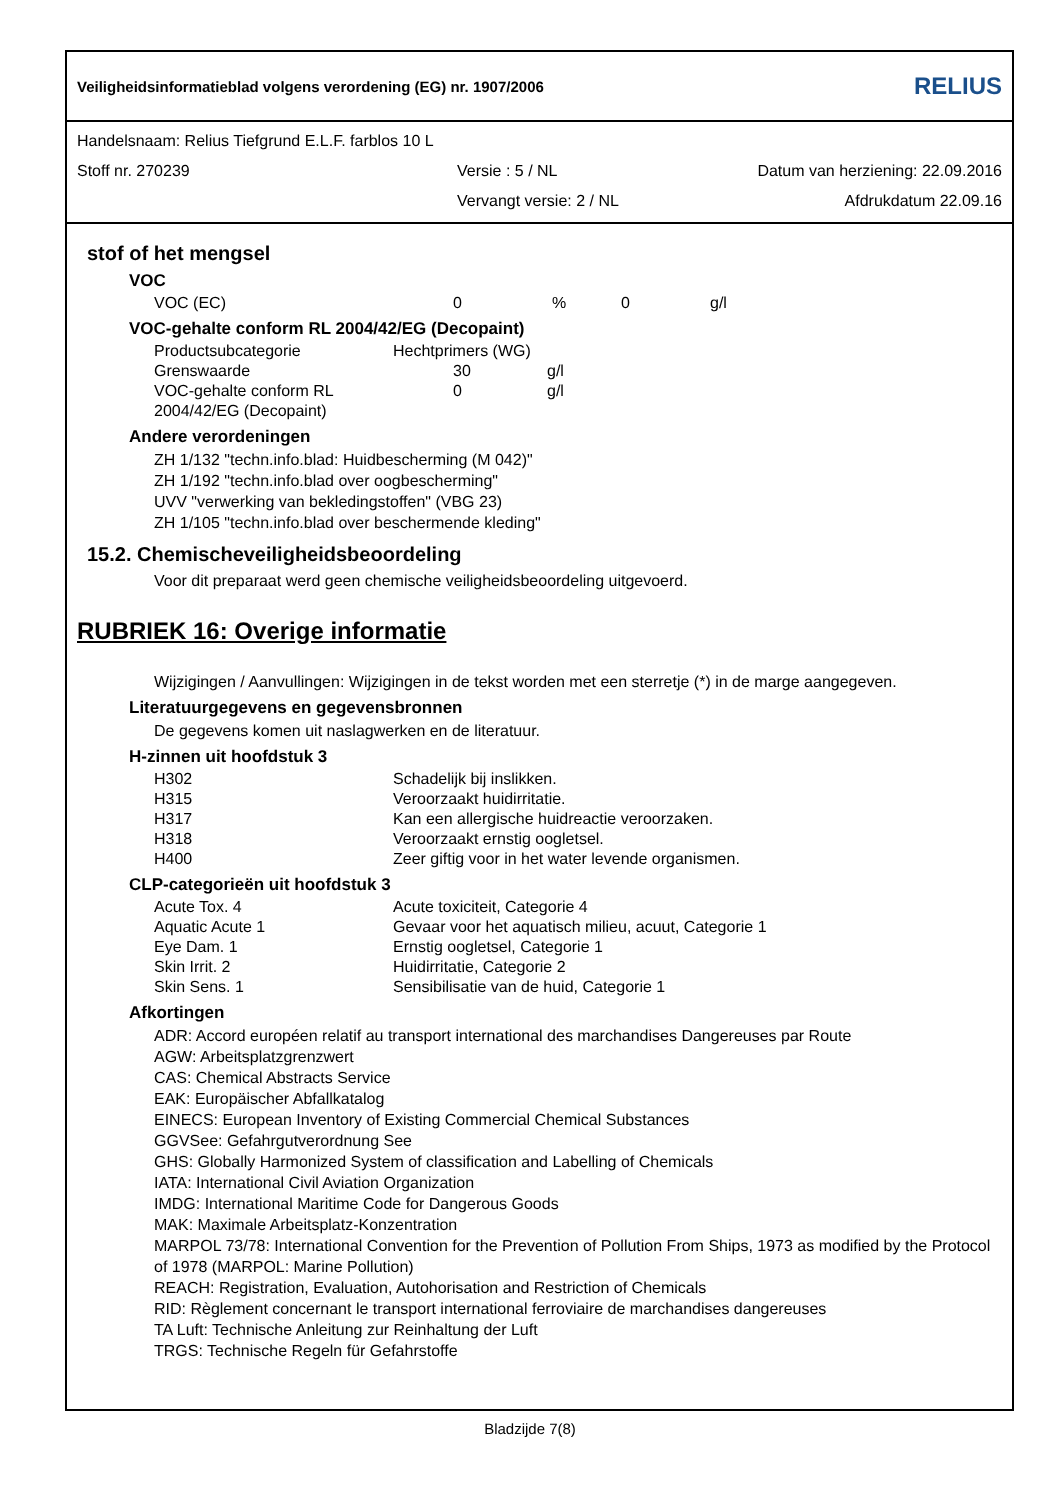Veiligheidsinformatieblad volgens verordening (EG) nr. 1907/2006 RELIUS
Handelsnaam: Relius Tiefgrund E.L.F. farblos 10 L
Stoff nr. 270239 Versie : 5 / NL Datum van herziening: 22.09.2016
Vervangt versie: 2 / NL Afdrukdatum 22.09.16
stof of het mengsel
VOC
| VOC (EC) | 0 | % | 0 | g/l |
VOC-gehalte conform RL 2004/42/EG (Decopaint)
| Productsubcategorie | Hechtprimers (WG) | |
| Grenswaarde | 30 | g/l |
| VOC-gehalte conform RL 2004/42/EG (Decopaint) | 0 | g/l |
Andere verordeningen
ZH 1/132 "techn.info.blad: Huidbescherming (M 042)"
ZH 1/192 "techn.info.blad over oogbescherming"
UVV "verwerking van bekledingstoffen" (VBG 23)
ZH 1/105 "techn.info.blad over beschermende kleding"
15.2. Chemischeveiligheidsbeoordeling
Voor dit preparaat werd geen chemische veiligheidsbeoordeling uitgevoerd.
RUBRIEK 16: Overige informatie
Wijzigingen / Aanvullingen: Wijzigingen in de tekst worden met een sterretje (*) in de marge aangegeven.
Literatuurgegevens en gegevensbronnen
De gegevens komen uit naslagwerken en de literatuur.
H-zinnen uit hoofdstuk 3
| H302 | Schadelijk bij inslikken. |
| H315 | Veroorzaakt huidirritatie. |
| H317 | Kan een allergische huidreactie veroorzaken. |
| H318 | Veroorzaakt ernstig oogletsel. |
| H400 | Zeer giftig voor in het water levende organismen. |
CLP-categorieën uit hoofdstuk 3
| Acute Tox. 4 | Acute toxiciteit, Categorie 4 |
| Aquatic Acute 1 | Gevaar voor het aquatisch milieu, acuut, Categorie 1 |
| Eye Dam. 1 | Ernstig oogletsel, Categorie 1 |
| Skin Irrit. 2 | Huidirritatie, Categorie 2 |
| Skin Sens. 1 | Sensibilisatie van de huid, Categorie 1 |
Afkortingen
ADR: Accord européen relatif au transport international des marchandises Dangereuses par Route
AGW: Arbeitsplatzgrenzwert
CAS: Chemical Abstracts Service
EAK: Europäischer Abfallkatalog
EINECS: European Inventory of Existing Commercial Chemical Substances
GGVSee: Gefahrgutverordnung See
GHS: Globally Harmonized System of classification and Labelling of Chemicals
IATA: International Civil Aviation Organization
IMDG: International Maritime Code for Dangerous Goods
MAK: Maximale Arbeitsplatz-Konzentration
MARPOL 73/78: International Convention for the Prevention of Pollution From Ships, 1973 as modified by the Protocol of 1978 (MARPOL: Marine Pollution)
REACH: Registration, Evaluation, Autohorisation and Restriction of Chemicals
RID: Règlement concernant le transport international ferroviaire de marchandises dangereuses
TA Luft: Technische Anleitung zur Reinhaltung der Luft
TRGS: Technische Regeln für Gefahrstoffe
Bladzijde 7(8)